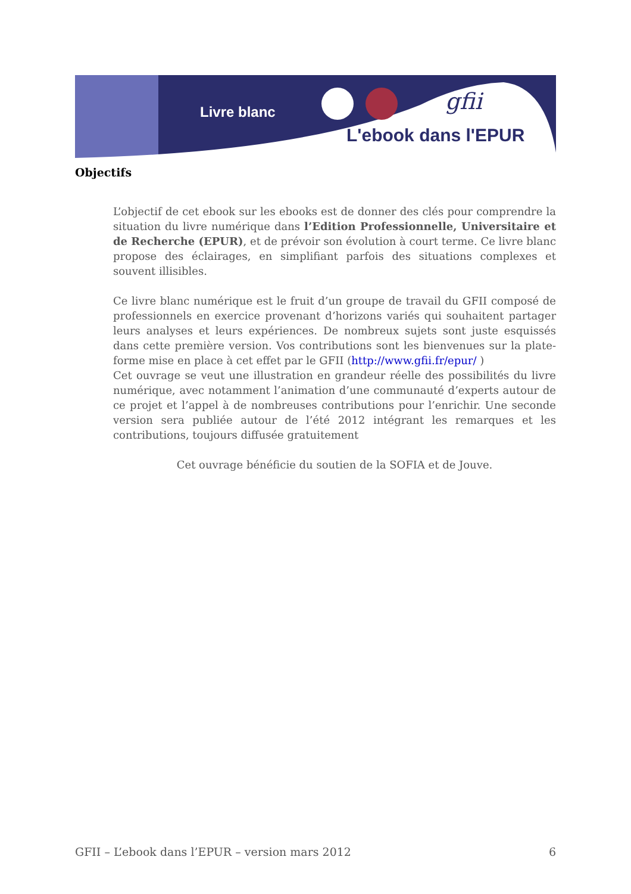Livre blanc gfii
L'ebook dans l'EPUR
Objectifs
L’objectif de cet ebook sur les ebooks est de donner des clés pour comprendre la situation du livre numérique dans l’Edition Professionnelle, Universitaire et de Recherche (EPUR), et de prévoir son évolution à court terme. Ce livre blanc propose des éclairages, en simplifiant parfois des situations complexes et souvent illisibles.
Ce livre blanc numérique est le fruit d’un groupe de travail du GFII composé de professionnels en exercice provenant d’horizons variés qui souhaitent partager leurs analyses et leurs expériences. De nombreux sujets sont juste esquissés dans cette première version. Vos contributions sont les bienvenues sur la plate-forme mise en place à cet effet par le GFII (http://www.gfii.fr/epur/ )
Cet ouvrage se veut une illustration en grandeur réelle des possibilités du livre numérique, avec notamment l’animation d’une communauté d’experts autour de ce projet et l’appel à de nombreuses contributions pour l’enrichir. Une seconde version sera publiée autour de l’été 2012 intégrant les remarques et les contributions, toujours diffusée gratuitement
Cet ouvrage bénéficie du soutien de la SOFIA et de Jouve.
GFII – L’ebook dans l’EPUR – version mars 2012 6